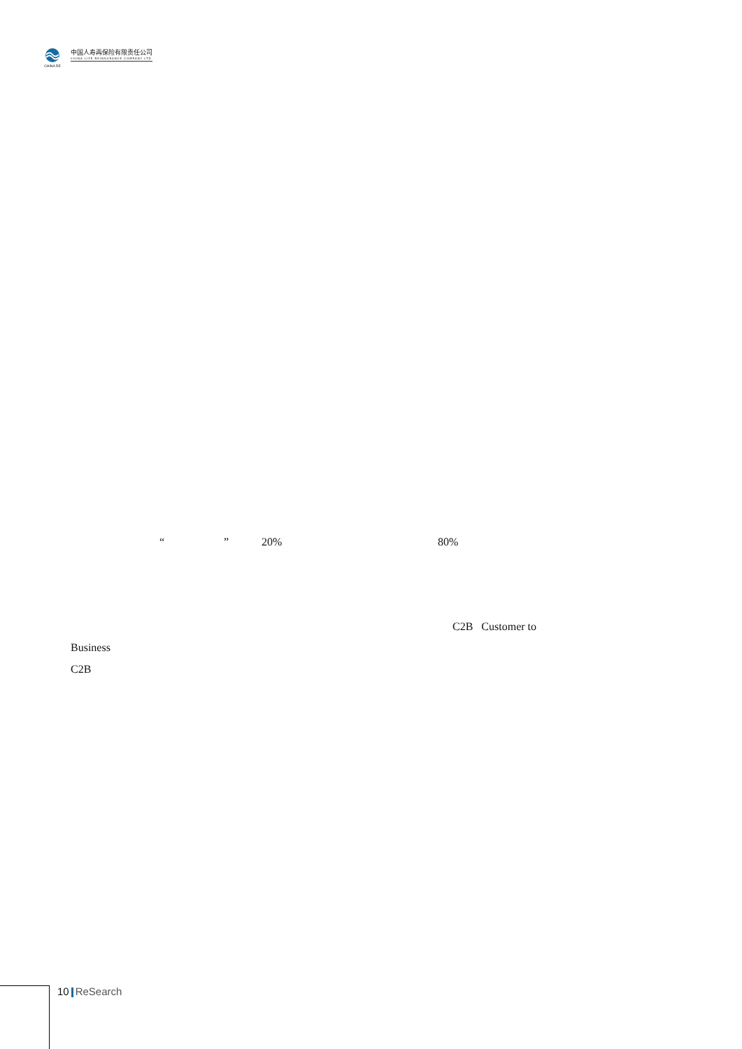CHINA RE
中国人寿再保险有限责任公司
CHINA LIFE REINSURANCE COMPANY LTD
“ ” 20% 80%
C2B Customer to
Business
C2B
10 ReSearch